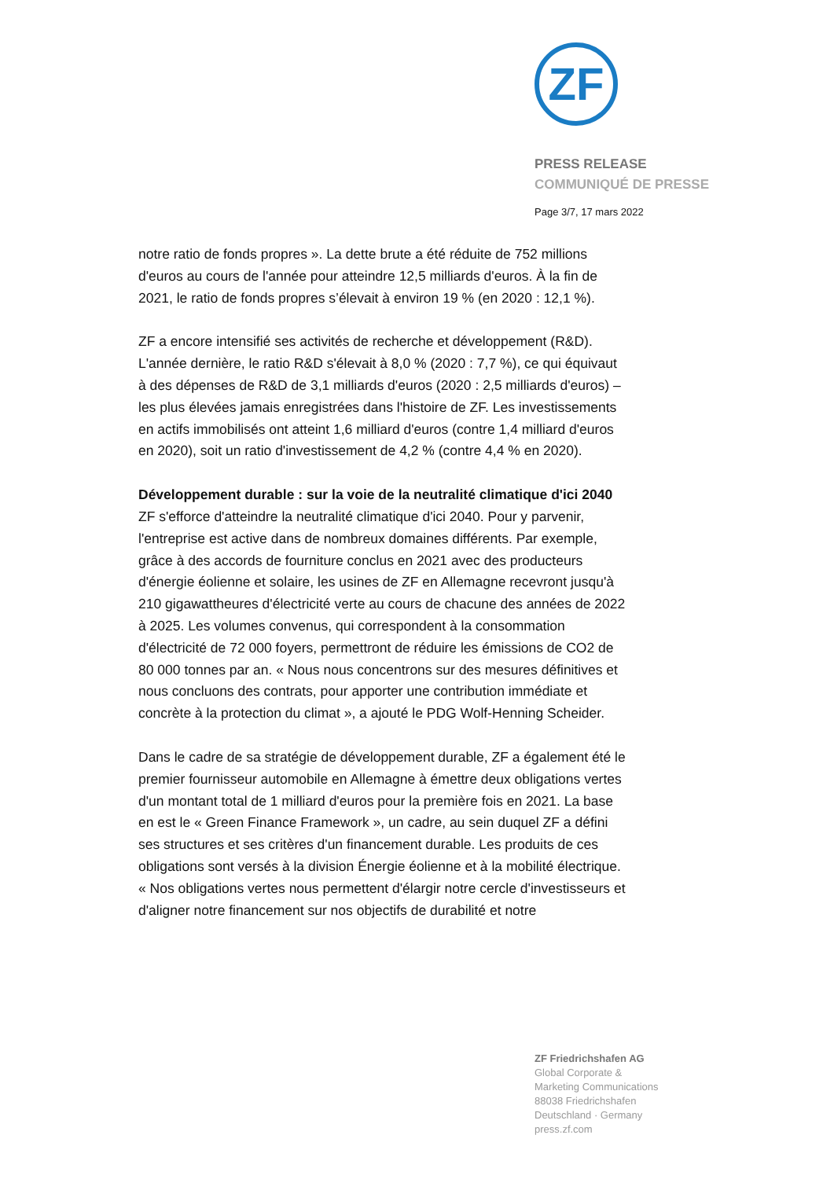ZF
PRESS RELEASE
COMMUNIQUÉ DE PRESSE
Page 3/7, 17 mars 2022
notre ratio de fonds propres ». La dette brute a été réduite de 752 millions d'euros au cours de l'année pour atteindre 12,5 milliards d'euros. À la fin de 2021, le ratio de fonds propres s’élevait à environ 19 % (en 2020 : 12,1 %).
ZF a encore intensifié ses activités de recherche et développement (R&D). L'année dernière, le ratio R&D s'élevait à 8,0 % (2020 : 7,7 %), ce qui équivaut à des dépenses de R&D de 3,1 milliards d'euros (2020 : 2,5 milliards d'euros) – les plus élevées jamais enregistrées dans l'histoire de ZF. Les investissements en actifs immobilisés ont atteint 1,6 milliard d'euros (contre 1,4 milliard d'euros en 2020), soit un ratio d'investissement de 4,2 % (contre 4,4 % en 2020).
Développement durable : sur la voie de la neutralité climatique d'ici 2040
ZF s'efforce d'atteindre la neutralité climatique d'ici 2040. Pour y parvenir, l'entreprise est active dans de nombreux domaines différents. Par exemple, grâce à des accords de fourniture conclus en 2021 avec des producteurs d'énergie éolienne et solaire, les usines de ZF en Allemagne recevront jusqu'à 210 gigawattheures d'électricité verte au cours de chacune des années de 2022 à 2025. Les volumes convenus, qui correspondent à la consommation d'électricité de 72 000 foyers, permettront de réduire les émissions de CO2 de 80 000 tonnes par an. « Nous nous concentrons sur des mesures définitives et nous concluons des contrats, pour apporter une contribution immédiate et concrète à la protection du climat », a ajouté le PDG Wolf-Henning Scheider.
Dans le cadre de sa stratégie de développement durable, ZF a également été le premier fournisseur automobile en Allemagne à émettre deux obligations vertes d'un montant total de 1 milliard d'euros pour la première fois en 2021. La base en est le « Green Finance Framework », un cadre, au sein duquel ZF a défini ses structures et ses critères d'un financement durable. Les produits de ces obligations sont versés à la division Énergie éolienne et à la mobilité électrique. « Nos obligations vertes nous permettent d'élargir notre cercle d'investisseurs et d'aligner notre financement sur nos objectifs de durabilité et notre
ZF Friedrichshafen AG
Global Corporate &
Marketing Communications
88038 Friedrichshafen
Deutschland · Germany
press.zf.com